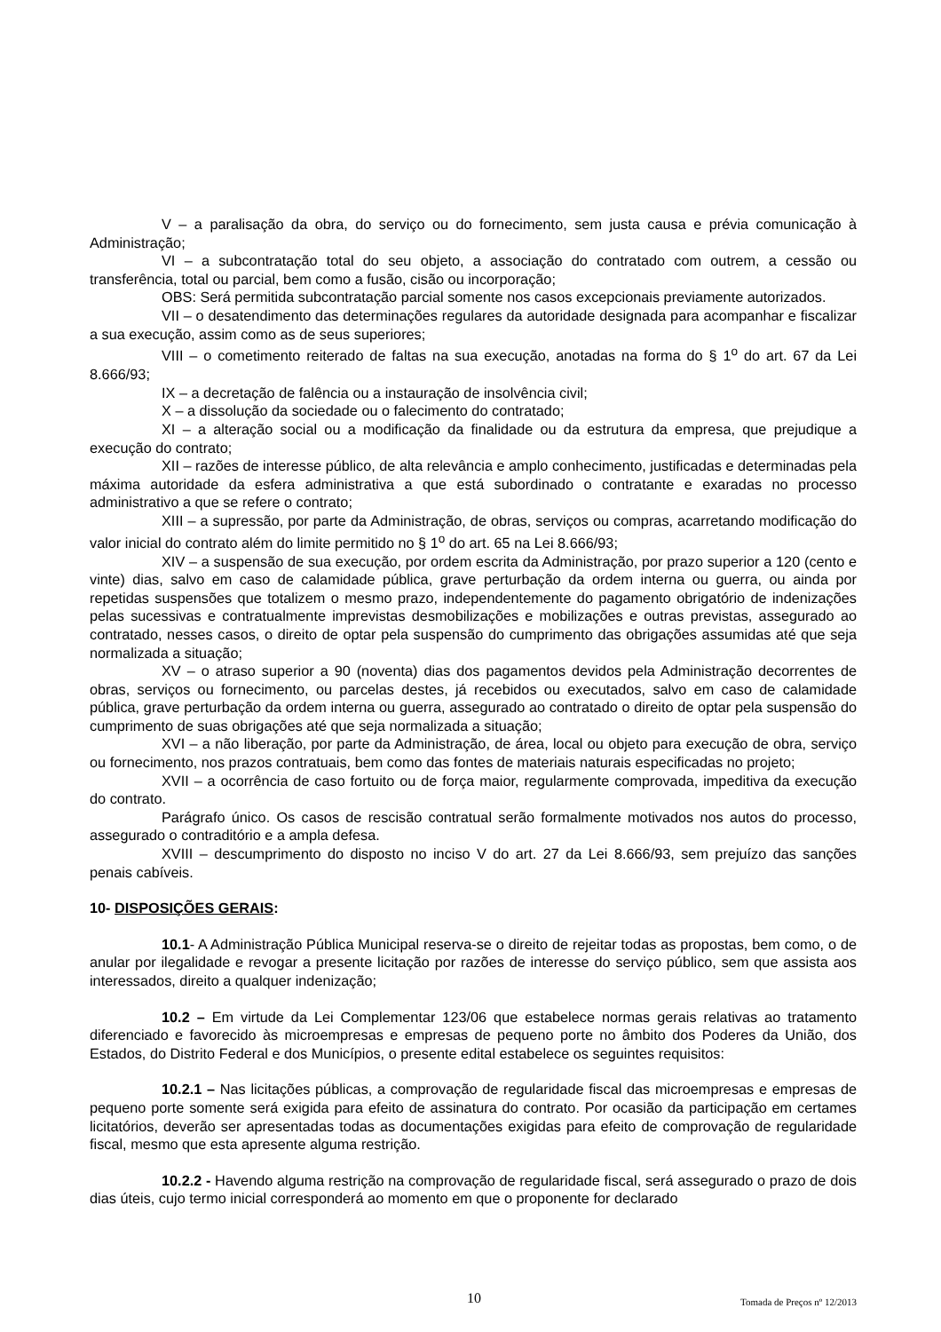V – a paralisação da obra, do serviço ou do fornecimento, sem justa causa e prévia comunicação à Administração;
VI – a subcontratação total do seu objeto, a associação do contratado com outrem, a cessão ou transferência, total ou parcial, bem como a fusão, cisão ou incorporação;
OBS: Será permitida subcontratação parcial somente nos casos excepcionais previamente autorizados.
VII – o desatendimento das determinações regulares da autoridade designada para acompanhar e fiscalizar a sua execução, assim como as de seus superiores;
VIII – o cometimento reiterado de faltas na sua execução, anotadas na forma do § 1<sup>o</sup> do art. 67 da Lei 8.666/93;
IX – a decretação de falência ou a instauração de insolvência civil;
X – a dissolução da sociedade ou o falecimento do contratado;
XI – a alteração social ou a modificação da finalidade ou da estrutura da empresa, que prejudique a execução do contrato;
XII – razões de interesse público, de alta relevância e amplo conhecimento, justificadas e determinadas pela máxima autoridade da esfera administrativa a que está subordinado o contratante e exaradas no processo administrativo a que se refere o contrato;
XIII – a supressão, por parte da Administração, de obras, serviços ou compras, acarretando modificação do valor inicial do contrato além do limite permitido no § 1<sup>o</sup> do art. 65 na Lei 8.666/93;
XIV – a suspensão de sua execução, por ordem escrita da Administração, por prazo superior a 120 (cento e vinte) dias, salvo em caso de calamidade pública, grave perturbação da ordem interna ou guerra, ou ainda por repetidas suspensões que totalizem o mesmo prazo, independentemente do pagamento obrigatório de indenizações pelas sucessivas e contratualmente imprevistas desmobilizações e mobilizações e outras previstas, assegurado ao contratado, nesses casos, o direito de optar pela suspensão do cumprimento das obrigações assumidas até que seja normalizada a situação;
XV – o atraso superior a 90 (noventa) dias dos pagamentos devidos pela Administração decorrentes de obras, serviços ou fornecimento, ou parcelas destes, já recebidos ou executados, salvo em caso de calamidade pública, grave perturbação da ordem interna ou guerra, assegurado ao contratado o direito de optar pela suspensão do cumprimento de suas obrigações até que seja normalizada a situação;
XVI – a não liberação, por parte da Administração, de área, local ou objeto para execução de obra, serviço ou fornecimento, nos prazos contratuais, bem como das fontes de materiais naturais especificadas no projeto;
XVII – a ocorrência de caso fortuito ou de força maior, regularmente comprovada, impeditiva da execução do contrato.
Parágrafo único. Os casos de rescisão contratual serão formalmente motivados nos autos do processo, assegurado o contraditório e a ampla defesa.
XVIII – descumprimento do disposto no inciso V do art. 27 da Lei 8.666/93, sem prejuízo das sanções penais cabíveis.
10- DISPOSIÇÕES GERAIS:
10.1- A Administração Pública Municipal reserva-se o direito de rejeitar todas as propostas, bem como, o de anular por ilegalidade e revogar a presente licitação por razões de interesse do serviço público, sem que assista aos interessados, direito a qualquer indenização;
10.2 – Em virtude da Lei Complementar 123/06 que estabelece normas gerais relativas ao tratamento diferenciado e favorecido às microempresas e empresas de pequeno porte no âmbito dos Poderes da União, dos Estados, do Distrito Federal e dos Municípios, o presente edital estabelece os seguintes requisitos:
10.2.1 – Nas licitações públicas, a comprovação de regularidade fiscal das microempresas e empresas de pequeno porte somente será exigida para efeito de assinatura do contrato. Por ocasião da participação em certames licitatórios, deverão ser apresentadas todas as documentações exigidas para efeito de comprovação de regularidade fiscal, mesmo que esta apresente alguma restrição.
10.2.2 - Havendo alguma restrição na comprovação de regularidade fiscal, será assegurado o prazo de dois dias úteis, cujo termo inicial corresponderá ao momento em que o proponente for declarado
10 Tomada de Preços nº 12/2013